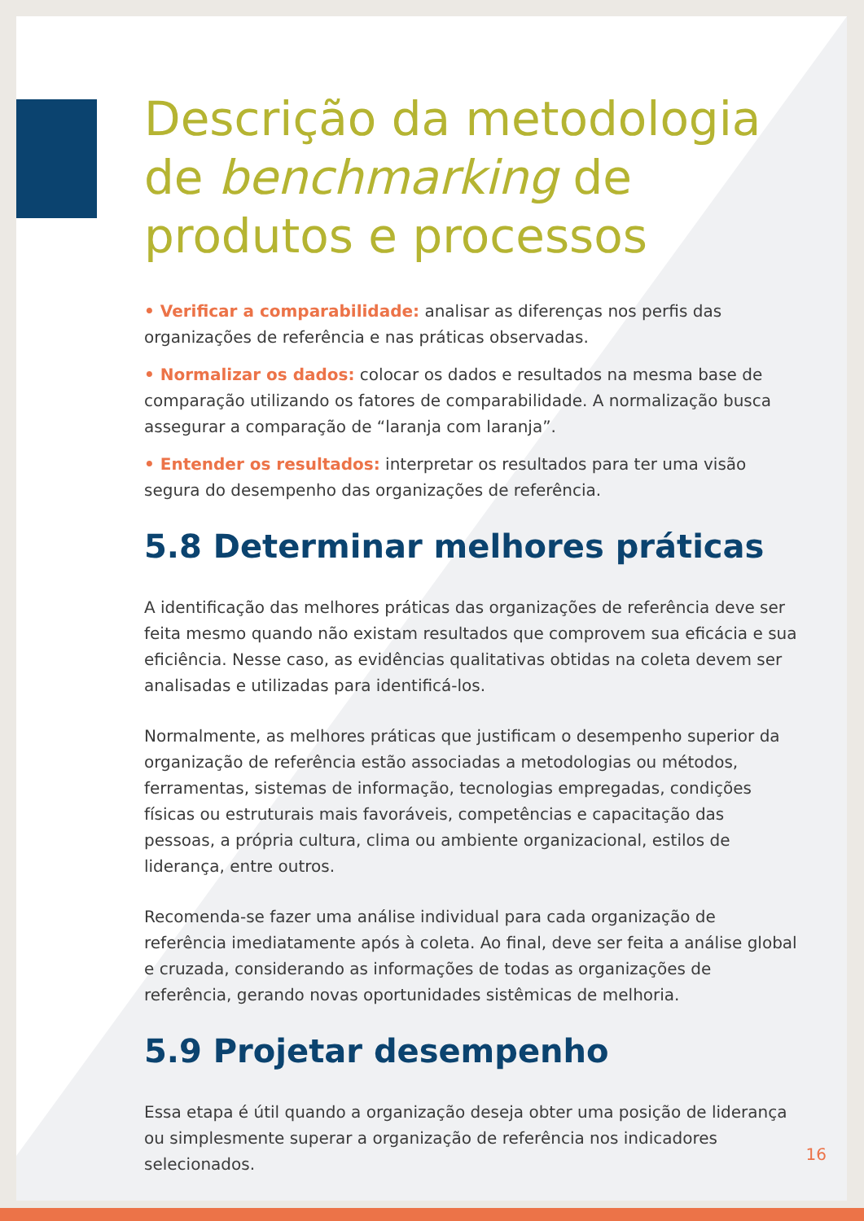Descrição da metodologia de benchmarking de produtos e processos
• Verificar a comparabilidade: analisar as diferenças nos perfis das organizações de referência e nas práticas observadas.
• Normalizar os dados: colocar os dados e resultados na mesma base de comparação utilizando os fatores de comparabilidade. A normalização busca assegurar a comparação de “laranja com laranja”.
• Entender os resultados: interpretar os resultados para ter uma visão segura do desempenho das organizações de referência.
5.8 Determinar melhores práticas
A identificação das melhores práticas das organizações de referência deve ser feita mesmo quando não existam resultados que comprovem sua eficácia e sua eficiência. Nesse caso, as evidências qualitativas obtidas na coleta devem ser analisadas e utilizadas para identificá-los.
Normalmente, as melhores práticas que justificam o desempenho superior da organização de referência estão associadas a metodologias ou métodos, ferramentas, sistemas de informação, tecnologias empregadas, condições físicas ou estruturais mais favoráveis, competências e capacitação das pessoas, a própria cultura, clima ou ambiente organizacional, estilos de liderança, entre outros.
Recomenda-se fazer uma análise individual para cada organização de referência imediatamente após à coleta. Ao final, deve ser feita a análise global e cruzada, considerando as informações de todas as organizações de referência, gerando novas oportunidades sistêmicas de melhoria.
5.9 Projetar desempenho
Essa etapa é útil quando a organização deseja obter uma posição de liderança ou simplesmente superar a organização de referência nos indicadores selecionados.
16